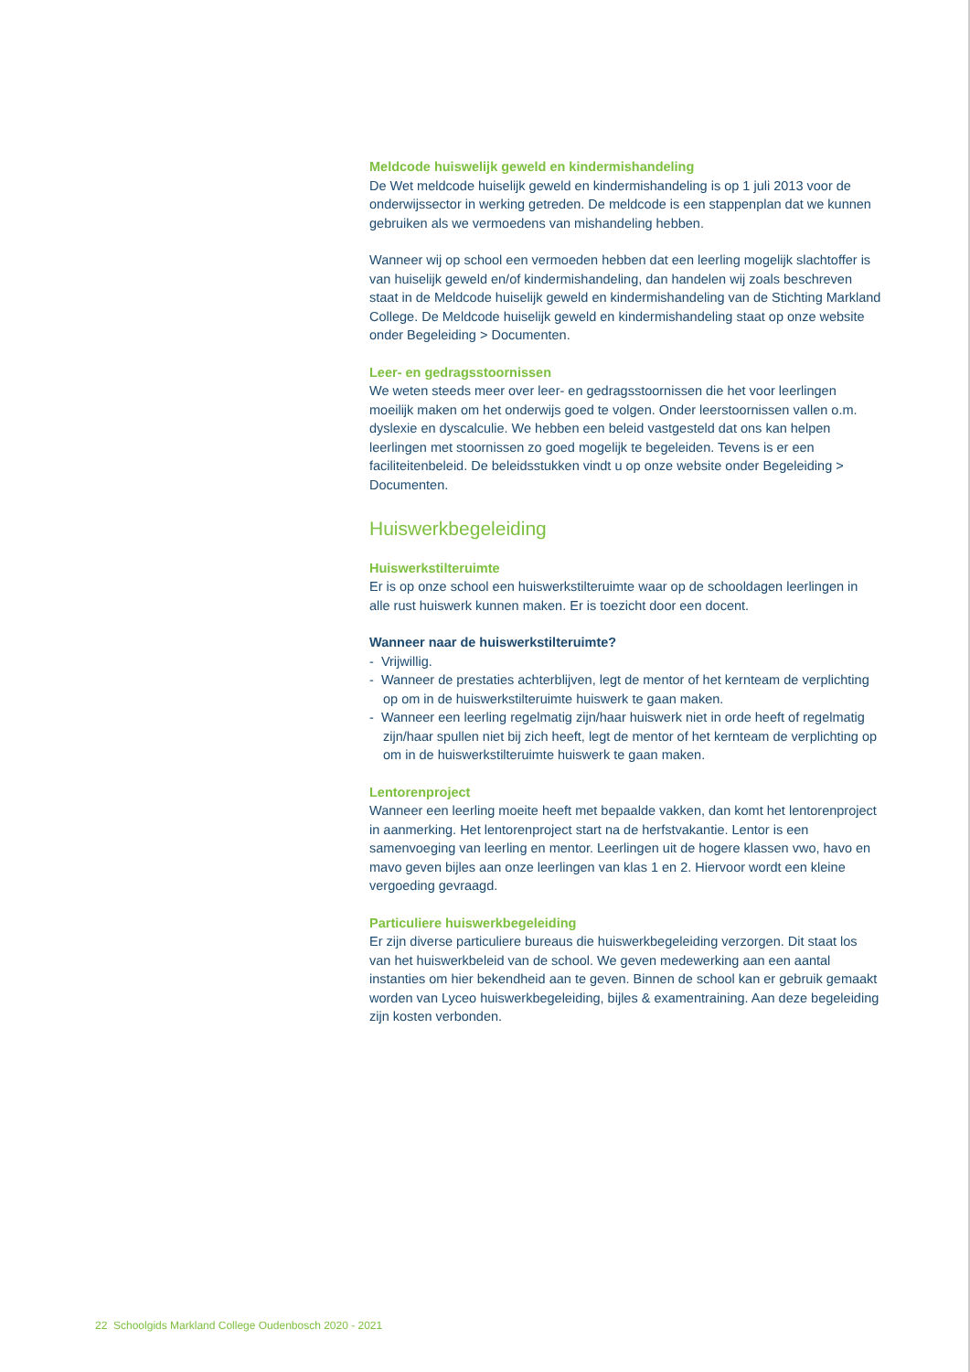Meldcode huiswelijk geweld en kindermishandeling
De Wet meldcode huiselijk geweld en kindermishandeling is op 1 juli 2013 voor de onderwijssector in werking getreden. De meldcode is een stappenplan dat we kunnen gebruiken als we vermoedens van mishandeling hebben.
Wanneer wij op school een vermoeden hebben dat een leerling mogelijk slachtoffer is van huiselijk geweld en/of kindermishandeling, dan handelen wij zoals beschreven staat in de Meldcode huiselijk geweld en kindermishandeling van de Stichting Markland College. De Meldcode huiselijk geweld en kindermishandeling staat op onze website onder Begeleiding > Documenten.
Leer- en gedragsstoornissen
We weten steeds meer over leer- en gedragsstoornissen die het voor leerlingen moeilijk maken om het onderwijs goed te volgen. Onder leerstoornissen vallen o.m. dyslexie en dyscalculie. We hebben een beleid vastgesteld dat ons kan helpen leerlingen met stoornissen zo goed mogelijk te begeleiden. Tevens is er een faciliteitenbeleid. De beleidsstukken vindt u op onze website onder Begeleiding > Documenten.
Huiswerkbegeleiding
Huiswerkstilteruimte
Er is op onze school een huiswerkstilteruimte waar op de schooldagen leerlingen in alle rust huiswerk kunnen maken. Er is toezicht door een docent.
Wanneer naar de huiswerkstilteruimte?
- Vrijwillig.
- Wanneer de prestaties achterblijven, legt de mentor of het kernteam de verplichting op om in de huiswerkstilteruimte huiswerk te gaan maken.
- Wanneer een leerling regelmatig zijn/haar huiswerk niet in orde heeft of regelmatig zijn/haar spullen niet bij zich heeft, legt de mentor of het kernteam de verplichting op om in de huiswerkstilteruimte huiswerk te gaan maken.
Lentorenproject
Wanneer een leerling moeite heeft met bepaalde vakken, dan komt het lentorenproject in aanmerking. Het lentorenproject start na de herfstvakantie. Lentor is een samenvoeging van leerling en mentor. Leerlingen uit de hogere klassen vwo, havo en mavo geven bijles aan onze leerlingen van klas 1 en 2. Hiervoor wordt een kleine vergoeding gevraagd.
Particuliere huiswerkbegeleiding
Er zijn diverse particuliere bureaus die huiswerkbegeleiding verzorgen. Dit staat los van het huiswerkbeleid van de school. We geven medewerking aan een aantal instanties om hier bekendheid aan te geven. Binnen de school kan er gebruik gemaakt worden van Lyceo huiswerkbegeleiding, bijles & examentraining. Aan deze begeleiding zijn kosten verbonden.
22 Schoolgids Markland College Oudenbosch 2020 - 2021